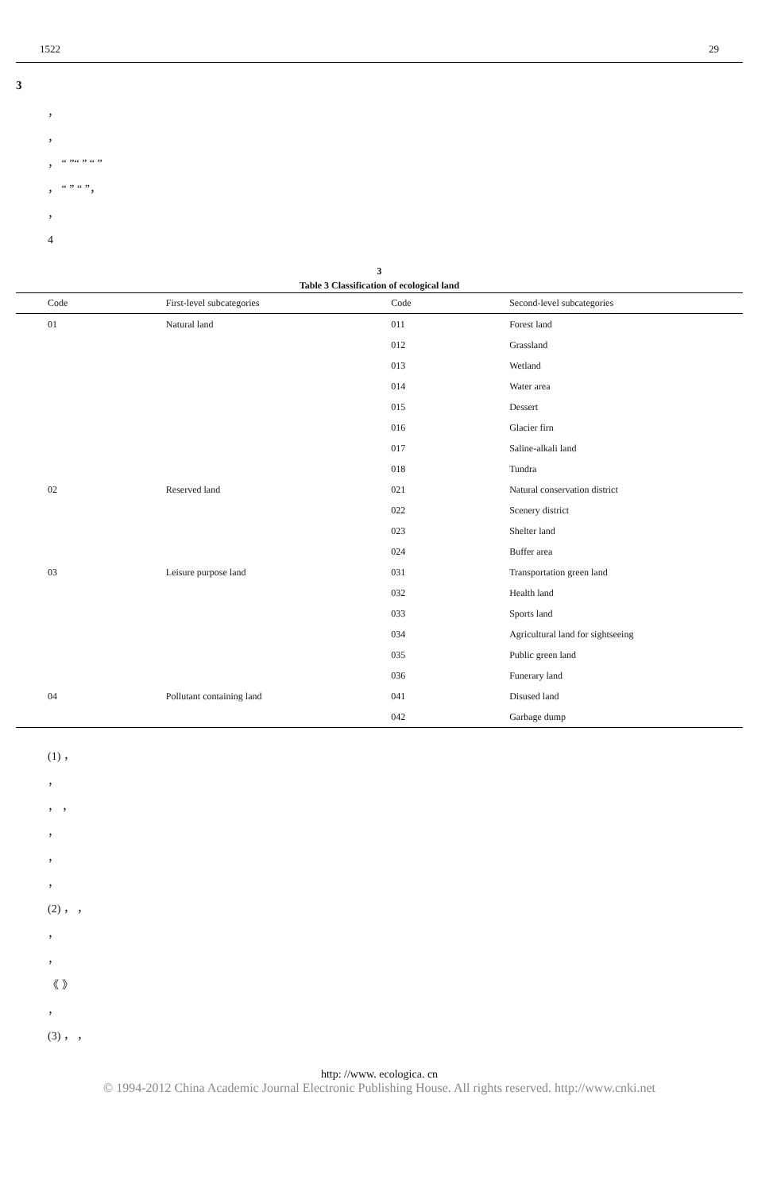1522 29
3
，
，
， “ ”“ ” “ ”
， “ ” “ ”，
，
4
3
Table 3 Classification of ecological land
| Code | First-level subcategories | Code | Second-level subcategories |
| --- | --- | --- | --- |
| 01 | Natural land | 011 | Forest land |
| | | 012 | Grassland |
| | | 013 | Wetland |
| | | 014 | Water area |
| | | 015 | Dessert |
| | | 016 | Glacier firn |
| | | 017 | Saline-alkali land |
| | | 018 | Tundra |
| 02 | Reserved land | 021 | Natural conservation district |
| | | 022 | Scenery district |
| | | 023 | Shelter land |
| | | 024 | Buffer area |
| 03 | Leisure purpose land | 031 | Transportation green land |
| | | 032 | Health land |
| | | 033 | Sports land |
| | | 034 | Agricultural land for sightseeing |
| | | 035 | Public green land |
| | | 036 | Funerary land |
| 04 | Pollutant containing land | 041 | Disused land |
| | | 042 | Garbage dump |
(1) ，
，
， ，
，
，
，
(2) ， ，
，
，
《 》
，
(3) ， ，
http: //www. ecologica. cn
© 1994-2012 China Academic Journal Electronic Publishing House. All rights reserved. http://www.cnki.net